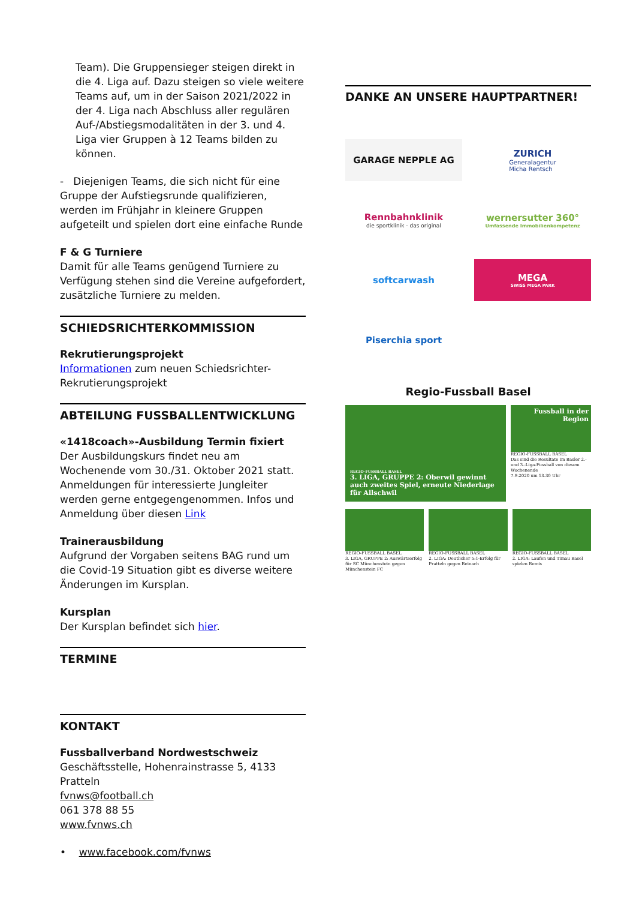Team). Die Gruppensieger steigen direkt in die 4. Liga auf. Dazu steigen so viele weitere Teams auf, um in der Saison 2021/2022 in der 4. Liga nach Abschluss aller regulären Auf-/Abstiegsmodalitäten in der 3. und 4. Liga vier Gruppen à 12 Teams bilden zu können.
- Diejenigen Teams, die sich nicht für eine Gruppe der Aufstiegsrunde qualifizieren, werden im Frühjahr in kleinere Gruppen aufgeteilt und spielen dort eine einfache Runde
F & G Turniere
Damit für alle Teams genügend Turniere zu Verfügung stehen sind die Vereine aufgefordert, zusätzliche Turniere zu melden.
SCHIEDSRICHTERKOMMISSION
Rekrutierungsprojekt
Informationen zum neuen Schiedsrichter-Rekrutierungsprojekt
ABTEILUNG FUSSBALLENTWICKLUNG
«1418coach»-Ausbildung Termin fixiert
Der Ausbildungskurs findet neu am Wochenende vom 30./31. Oktober 2021 statt. Anmeldungen für interessierte Jungleiter werden gerne entgegengenommen. Infos und Anmeldung über diesen Link
Trainerausbildung
Aufgrund der Vorgaben seitens BAG rund um die Covid-19 Situation gibt es diverse weitere Änderungen im Kursplan.
Kursplan
Der Kursplan befindet sich hier.
TERMINE
KONTAKT
Fussballverband Nordwestschweiz
Geschäftsstelle, Hohenrainstrasse 5, 4133 Pratteln
fvnws@football.ch
061 378 88 55
www.fvnws.ch
• www.facebook.com/fvnws
DANKE AN UNSERE HAUPTPARTNER!
GARAGE NEPPLE AG
ZURICH
Generalagentur
Micha Rentsch
Rennbahnklinik
die sportklinik - das original
wernersutter 360°
Umfassende Immobilienkompetenz
softcarwash
MEGA
SWISS MEGA PARK
Piserchia sport
Regio-Fussball Basel
REGIO-FUSSBALL BASEL
3. LIGA, GRUPPE 2: Oberwil gewinnt auch zweites Spiel, erneute Niederlage für Allschwil
Fussball in der Region
REGIO-FUSSBALL BASEL
Das sind die Resultate im Basler 2.- und 3.-Liga-Fussball von diesem Wochenende
7.9.2020 um 13.30 Uhr
REGIO-FUSSBALL BASEL
3. LIGA, GRUPPE 2: Auswärtserfolg für SC Münchenstein gegen Münchenstein FC
REGIO-FUSSBALL BASEL
2. LIGA: Deutlicher 5:1-Erfolg für Pratteln gegen Reinach
REGIO-FUSSBALL BASEL
2. LIGA: Laufen und Timau Basel spielen Remis